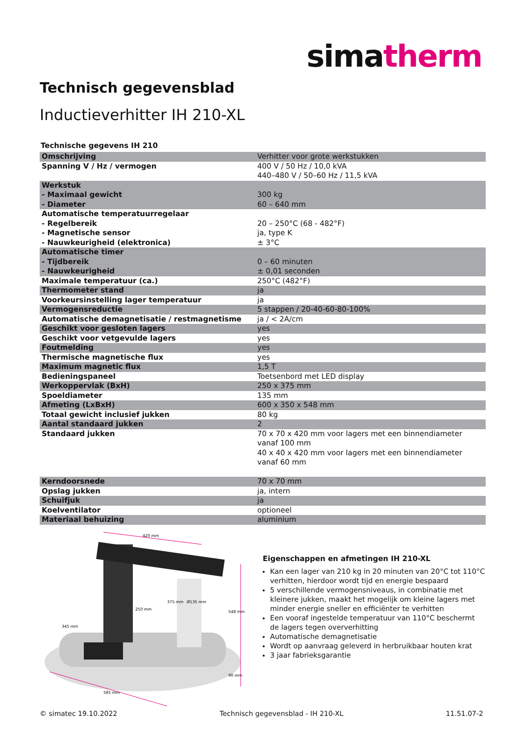simatherm
Technisch gegevensblad
Inductieverhitter IH 210-XL
Technische gegevens IH 210
| Omschrijving | Verhitter voor grote werkstukken |
| Spanning V / Hz / vermogen | 400 V / 50 Hz / 10,0 kVA 440–480 V / 50–60 Hz / 11,5 kVA |
| Werkstuk - Maximaal gewicht - Diameter | 300 kg 60 – 640 mm |
| Automatische temperatuurregelaar - Regelbereik - Magnetische sensor - Nauwkeurigheid (elektronica) | 20 – 250°C (68 - 482°F) ja, type K ± 3°C |
| Automatische timer - Tijdbereik - Nauwkeurigheid | 0 – 60 minuten ± 0,01 seconden |
| Maximale temperatuur (ca.) | 250°C (482°F) |
| Thermometer stand | ja |
| Voorkeursinstelling lager temperatuur | ja |
| Vermogensreductie | 5 stappen / 20-40-60-80-100% |
| Automatische demagnetisatie / restmagnetisme | ja / < 2A/cm |
| Geschikt voor gesloten lagers | yes |
| Geschikt voor vetgevulde lagers | yes |
| Foutmelding | yes |
| Thermische magnetische flux | yes |
| Maximum magnetic flux | 1,5 T |
| Bedieningspaneel | Toetsenbord met LED display |
| Werkoppervlak (BxH) | 250 x 375 mm |
| Spoeldiameter | 135 mm |
| Afmeting (LxBxH) | 600 x 350 x 548 mm |
| Totaal gewicht inclusief jukken | 80 kg |
| Aantal standaard jukken | 2 |
| Standaard jukken | 70 x 70 x 420 mm voor lagers met een binnendiameter vanaf 100 mm 40 x 40 x 420 mm voor lagers met een binnendiameter vanaf 60 mm |
| Kerndoorsnede | 70 x 70 mm |
| Opslag jukken | ja, intern |
| Schuifjuk | ja |
| Koelventilator | optioneel |
| Materiaal behuizing | aluminium |
420 mm
585 mm
345 mm
250 mm
375 mm
Ø135 mm
548 mm
90 mm
Eigenschappen en afmetingen IH 210-XL
Kan een lager van 210 kg in 20 minuten van 20°C tot 110°C verhitten, hierdoor wordt tijd en energie bespaard
5 verschillende vermogensniveaus, in combinatie met kleinere jukken, maakt het mogelijk om kleine lagers met minder energie sneller en efficiënter te verhitten
Een vooraf ingestelde temperatuur van 110°C beschermt de lagers tegen oververhitting
Automatische demagnetisatie
Wordt op aanvraag geleverd in herbruikbaar houten krat
3 jaar fabrieksgarantie
© simatec 19.10.2022 Technisch gegevensblad - IH 210-XL 11.51.07-2